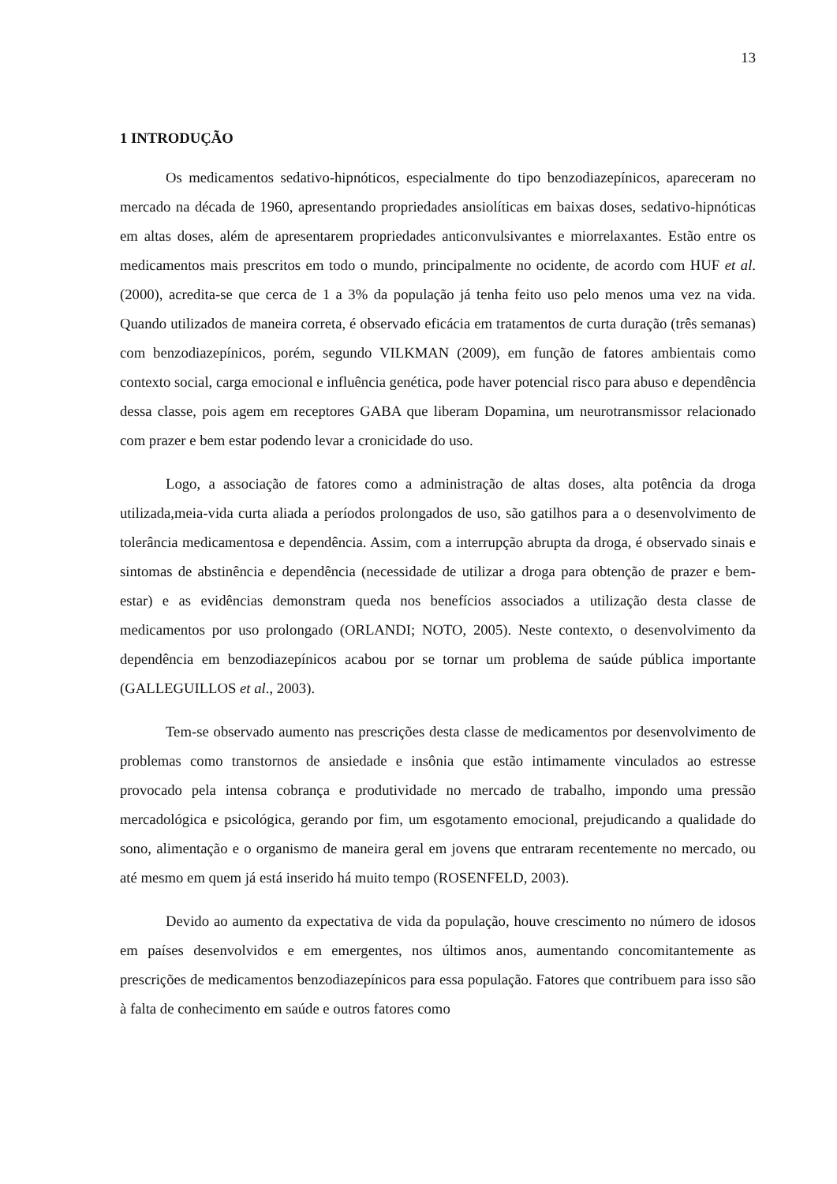13
1 INTRODUÇÃO
Os medicamentos sedativo-hipnóticos, especialmente do tipo benzodiazepínicos, apareceram no mercado na década de 1960, apresentando propriedades ansiolíticas em baixas doses, sedativo-hipnóticas em altas doses, além de apresentarem propriedades anticonvulsivantes e miorrelaxantes. Estão entre os medicamentos mais prescritos em todo o mundo, principalmente no ocidente, de acordo com HUF et al. (2000), acredita-se que cerca de 1 a 3% da população já tenha feito uso pelo menos uma vez na vida. Quando utilizados de maneira correta, é observado eficácia em tratamentos de curta duração (três semanas) com benzodiazepínicos, porém, segundo VILKMAN (2009), em função de fatores ambientais como contexto social, carga emocional e influência genética, pode haver potencial risco para abuso e dependência dessa classe, pois agem em receptores GABA que liberam Dopamina, um neurotransmissor relacionado com prazer e bem estar podendo levar a cronicidade do uso.
Logo, a associação de fatores como a administração de altas doses, alta potência da droga utilizada,meia-vida curta aliada a períodos prolongados de uso, são gatilhos para a o desenvolvimento de tolerância medicamentosa e dependência. Assim, com a interrupção abrupta da droga, é observado sinais e sintomas de abstinência e dependência (necessidade de utilizar a droga para obtenção de prazer e bem-estar) e as evidências demonstram queda nos benefícios associados a utilização desta classe de medicamentos por uso prolongado (ORLANDI; NOTO, 2005). Neste contexto, o desenvolvimento da dependência em benzodiazepínicos acabou por se tornar um problema de saúde pública importante (GALLEGUILLOS et al., 2003).
Tem-se observado aumento nas prescrições desta classe de medicamentos por desenvolvimento de problemas como transtornos de ansiedade e insônia que estão intimamente vinculados ao estresse provocado pela intensa cobrança e produtividade no mercado de trabalho, impondo uma pressão mercadológica e psicológica, gerando por fim, um esgotamento emocional, prejudicando a qualidade do sono, alimentação e o organismo de maneira geral em jovens que entraram recentemente no mercado, ou até mesmo em quem já está inserido há muito tempo (ROSENFELD, 2003).
Devido ao aumento da expectativa de vida da população, houve crescimento no número de idosos em países desenvolvidos e em emergentes, nos últimos anos, aumentando concomitantemente as prescrições de medicamentos benzodiazepínicos para essa população. Fatores que contribuem para isso são à falta de conhecimento em saúde e outros fatores como